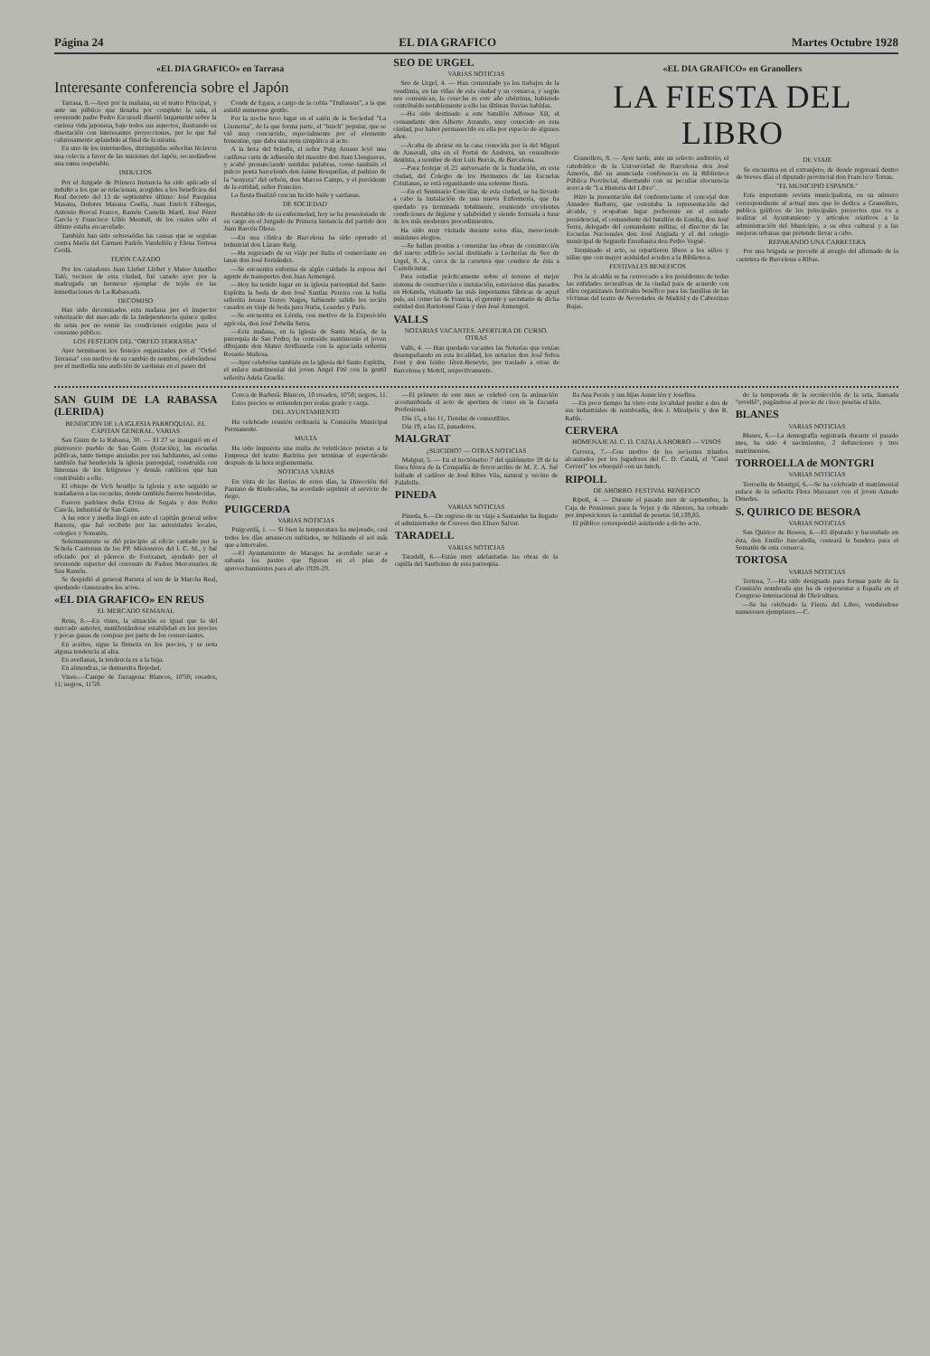Página 24 EL DIA GRAFICO Martes Octubre 1928
«EL DIA GRAFICO» en Tarrasa
Interesante conferencia sobre el Japón
Tarrasa, 8.—Ayer por la mañana, en el teatro Principal, y ante un público que llenaba por completo la sala, el reverendo padre Pedro Escursell disertó largamente sobre la curiosa vida japonesa, bajo todos sus aspectos, ilustrando su disertación con interesantes proyecciones, por lo que fué calurosamente aplaudido al final de la misma.
En uno de los intermedios, distinguidas señoritas hicieron una colecta a favor de las misiones del Japón, recaudándose una suma respetable.
INDULTOS
Por el Juzgado de Primera Instancia ha sido aplicado el indulto a los que se relacionan, acogidos a los beneficios del Real decreto del 13 de septiembre último: José Pasquina Masana, Dolores Masana Coella, Juan Enrich Fábregas, Antonio Brocal Franco, Ramón Castells Martí, José Pérez García y Francisco Ullés Montull, de los cuales sólo el último estaba encarcelado.
También han sido sobreseídas las causas que se seguían contra María del Carmen Padrós Vandellón y Elena Tortosa Cerdá.
TEJON CAZADO
Por los cazadores Juan Llobet Llobet y Mateo Ametller Taló, vecinos de esta ciudad, fué cazado ayer por la madrugada un hermoso ejemplar de tejón en las inmediaciones de La Rabassada.
DECOMISO
Han sido decomisados esta mañana por el inspector veterinario del mercado de la Independencia quince quilos de setas por no reunir las condiciones exigidas para el consumo público.
LOS FESTEJOS DEL "ORFEO TERRASSA"
Ayer terminaron los festejos organizados por el "Orfeó Terrassa" con motivo de su cambio de nombre, celebrándose por el mediodía una audición de sardanas en el paseo del
Conde de Egara, a cargo de la cobla "Trullassus", a la que asistió numeroso gentío.
Por la noche tuvo lugar en el salón de la Sociedad "La Llanterna", de la que forma parte, el "lunch" popular, que se vió muy concurrido, especialmente por el elemento femenino, que daba una nota simpática al acto.
A la hora del brindis, el señor Puig Arnaus leyó una cariñosa carta de adhesión del maestro don Juan Llongueras, y acabó pronunciando sentidas palabras, como también el pulcro poeta barcelonés don Jaime Rosquellas, el padrino de la "senyera" del orfeón, don Marcos Camps, y el presidente de la entidad, señor Francino.
La fiesta finalizó con un lucido baile y sardanas.
DE SOCIEDAD
Restablecido de su enfermedad, hoy se ha posesionado de su cargo en el Juzgado de Primera Instancia del partido don Juan Barcón Olesa.
—En una clínica de Barcelona ha sido operado el industrial don Lázaro Reig.
—Ha regresado de su viaje por Italia el comerciante en lanas don José Fernández.
—Se encuentra enferma de algún cuidado la esposa del agente de transportes don Juan Armengol.
—Hoy ha tenido lugar en la iglesia parroquial del Santo Espíritu la boda de don José Santías Pereira con la bella señorita Jesusa Torres Nages, habiendo salido los recién casados en viaje de boda para Nuria, Lourdes y París.
—Se encuentra en Lérida, con motivo de la Exposición agrícola, don José Tobella Serra.
—Esta mañana, en la iglesia de Santa María, de la parroquia de San Pedro, ha contraído matrimonio el joven dibujante don Mateo Avellaneda con la agraciada señorita Rosario Mañosa.
—Ayer celebróse también en la iglesia del Santo Espíritu, el enlace matrimonial del joven Angel Fité con la gentil señorita Adela Graells.
SEO DE URGEL
VARIAS NOTICIAS
Seo de Urgel, 4. — Han comenzado ya los trabajos de la vendimia, en las viñas de esta ciudad y su comarca, y según nos comunican, la cosecha es este año ubérrima, habiendo contribuído notablemente a ello las últimas lluvias habidas.
—Ha sido destinado a este batallón Alfonso XII, el comandante don Alberto Arrando, muy conocido en esta ciudad, por haber permanecido en ella por espacio de algunos años.
—Acaba de abrirse en la casa conocida por la del Miguel de Anserall, sita en el Portal de Andorra, un consultorio dentista, a nombre de don Luis Borrás, de Barcelona.
—Para festejar el 25 aniversario de la fundación, en esta ciudad, del Colegio de los Hermanos de las Escuelas Cristianas, se está organizando una solemne fiesta.
—En el Seminario Conciliar, de esta ciudad, se ha llevado a cabo la instalación de una nueva Enfermería, que ha quedado ya terminada totalmente, reuniendo excelentes condiciones de higiene y salubridad y siendo formada a base de los más modernos procedimientos.
Ha sido muy visitada durante estos días, mereciendo unánimes elogios.
—Se hallan prontas a comenzar las obras de construcción del nuevo edificio social destinado a Lecherías de Seo de Urgel, S. A., cerca de la carretera que conduce de ésta a Castellciutat.
Para estudiar prácticamente sobre el terreno el mejor sistema de construcción e instalación, estuvieron días pasados en Holanda, visitando las más importantes fábricas de aquel país, así como las de Francia, el gerente y secretario de dicha entidad don Bartolomé Grau y don José Armengol.
VALLS
NOTARIAS VACANTES. APERTURA DE CURSO. OTRAS
Valls, 4. — Han quedado vacantes las Notarías que venían desempeñando en esta localidad, los notarios don José Selva Font y don Isidro Jérez-Beneyto, por traslado a otras de Barcelona y Motril, respectivamente.
«EL DIA GRAFICO» en Granollers
LA FIESTA DEL LIBRO
Granollers, 8. — Ayer tarde, ante un selecto auditorio, el catedrático de la Universidad de Barcelona don José Amorós, dió su anunciada conferencia en la Biblioteca Pública Provincial, disertando con su peculiar elocuencia acerca de "La Historia del Libro".
Hizo la presentación del conferenciante el concejal don Amadeo Barbany, que ostentaba la representación del alcalde, y ocupaban lugar preferente en el estrado presidencial, el comandante del batallón de Estella, don José Serra, delegado del comandante militar, el director de las Escuelas Nacionales don José Anglada y el del colegio municipal de Segunda Enseñanza don Pedro Vegué.
Terminado el acto, se repartieron libros a los niños y niñas que con mayor asiduidad acuden a la Biblioteca.
FESTIVALES BENEFICOS
Por la alcaldía se ha convocado a los presidentes de todas las entidades recreativas de la ciudad para de acuerdo con ellos organizasen festivales benéfico para las familias de las víctimas del teatro de Novedades de Madrid y de Cabrerizas Bajas.
DE VIAJE
Se encuentra en el extranjero, de donde regresará dentro de breves días el diputado provincial don Francisco Torras.
"EL MUNICIPIO ESPANOL"
Esta importante revista municipalista, en su número correspondiente al actual mes que lo dedica a Granollers, publica gráficos de los principales proyectos que va a realizar el Ayuntamiento y artículos relativos a la administración del Municipio, a su obra cultural y a las mejoras urbanas que pretende llevar a cabo.
REPARANDO UNA CARRETERA
Por una brigada se procede al arreglo del afirmado de la carretera de Barcelona a Ribas.
SAN GUIM DE LA RABASSA (LERIDA)
BENDICION DE LA IGLESIA PARROQUIAL. EL CAPITAN GENERAL. VARIAS
San Guim de la Rabassa, 30. — El 27 se inauguró en el pintoresco pueblo de San Guim (Estación), las escuelas públicas, tanto tiempo ansiadas por sus habitantes, así como también fué bendecida la iglesia parroquial, construída con limosnas de los feligreses y demás católicos que han contribuído a ello.
El obispo de Vich bendijo la iglesia y acto seguido se trasladaron a las escuelas, donde también fueron bendecidas.
Fueron padrinos doña Elvira de Segala y don Pedro Cancla, industrial de San Guim.
A las once y media llegó en auto el capitán general señor Barrera, que fué recibido por las autoridades locales, colegios y Somatén.
Solemnemente se dió principio al oficio cantado por la Schola Cantorum de los PP. Misioneros del I. C. M., y fué oficiado por el párroco de Freixanet, ayudado por el reverendo superior del convento de Padres Mercenarios de San Ramón.
Se despidió al general Barrera al son de la Marcha Real, quedando clausurados los actos.
«EL DIA GRAFICO» EN REUS
EL MERCADO SEMANAL
Reus, 8.—En vinos, la situación es igual que la del mercado anterior, manifestándose estabilidad en los precios y pocas ganas de comprar por parte de los comerciantes.
En aceites, sigue la firmeza en los precios, y se nota alguna tendencia al alza.
En avellanas, la tendencia es a la baja.
En almendras, se demuestra flojedad.
Vinos.—Campo de Tarragona: Blancos, 10'50; rosados, 11; negros, 11'50.
Conca de Barberá: Blancos, 10 rosados, 10'50; negros, 11.
Estos precios se entienden por realas grado y carga.
DEL AYUNTAMIENTO
Ha celebrado reunión ordinaria la Comisión Municipal Permanente.
MULTA
Ha sido impuesta una multa de veinticinco pesetas a la Empresa del teatro Bartrina por terminar el espectáculo después de la hora reglamentaria.
NOTICIAS VARIAS
En vista de las lluvias de estos días, la Dirección del Pantano de Riudecañas, ha acordado suprimir el servicio de riego.
PUIGCERDA
VARIAS NOTICIAS
Puigcerdá, 1. — Si bien la temperatura ha mejorado, casi todos los días amanecen nublados, no brillando el sol más que a intervalos.
—El Ayuntamiento de Marages ha acordado sacar a subasta los pastos que figuran en el plan de aprovechamientos para el año 1928-29.
—El primero de este mes se celebró con la animación acostumbrada el acto de apertura de curso en la Escuela Profesional.
Día 15, a las 11, Tiendas de comestibles.
Día 19, a las 12, panaderos.
MALGRAT
¿SUICIDIO? — OTRAS NOTICIAS
Malgrat, 5. — En el hectómetro 7 del quilómetro 59 de la línea férrea de la Compañía de ferrocarriles de M. Z. A. fué hallado el cadáver de José Ribes Vila, natural y vecino de Palafolle.
PINEDA
VARIAS NOTICIAS
Pineda, 6.—De regreso de su viaje a Santander ha llegado el administrador de Correos don Eliseo Salvat.
TARADELL
VARIAS NOTICIAS
Taradell, 6.—Están muy adelantadas las obras de la capilla del Santísimo de esta parroquia.
fia Ana Perals y sus hijas Asunción y Josefina.
—En poco tiempo ha visto esta localidad perder a dos de sus industriales de nombradía, don J. Miralpeix y don R. Rafús.
CERVERA
HOMENAJE AL C. D. CATALA AHORRO — VINOS
Cervera, 7.—Con motivo de los recientes triunfos alcanzados por los jugadores del C. D. Catalá, el "Casal Cerverí" los obsequió con un lunch.
RIPOLL
DE AHORRO. FESTIVAL BENEFICO
Ripoll, 4. — Durante el pasado mes de septiembre, la Caja de Pensiones para la Vejez y de Ahorros, ha cobrado por imposiciones la cantidad de pesetas 58,139,85.
El público correspondió asistiendo a dicho acto.
do la temporada de la recolección de la seta, llamada "rovelló", pagándose al precio de cinco pesetas el kilo.
BLANES
VARIAS NOTICIAS
Blanes, 6.—La demografía registrada durante el pasado mes, ha sido 4 nacimientos, 2 defunciones y tres matrimonios.
TORROELLA de MONTGRI
VARIAS NOTICIAS
Torroella de Montgrí, 6.—Se ha celebrado el matrimonial enlace de la señorita Flora Massanet con el joven Amado Omedes.
S. QUIRICO DE BESORA
VARIAS NOTICIAS
San Quirico de Besora, 6.—El diputado y hacendado en ésta, don Emilio Juncadella, costeará la bandera para el Somatén de esta comarca.
TORTOSA
VARIAS NOTICIAS
Tortosa, 7.—Ha sido designado para formar parte de la Comisión nombrada que ha de representar a España en el Congreso Internacional de Oleicultura.
—Se ha celebrado la Fiesta del Libro, vendiéndose numerosos ejemplares.—C.